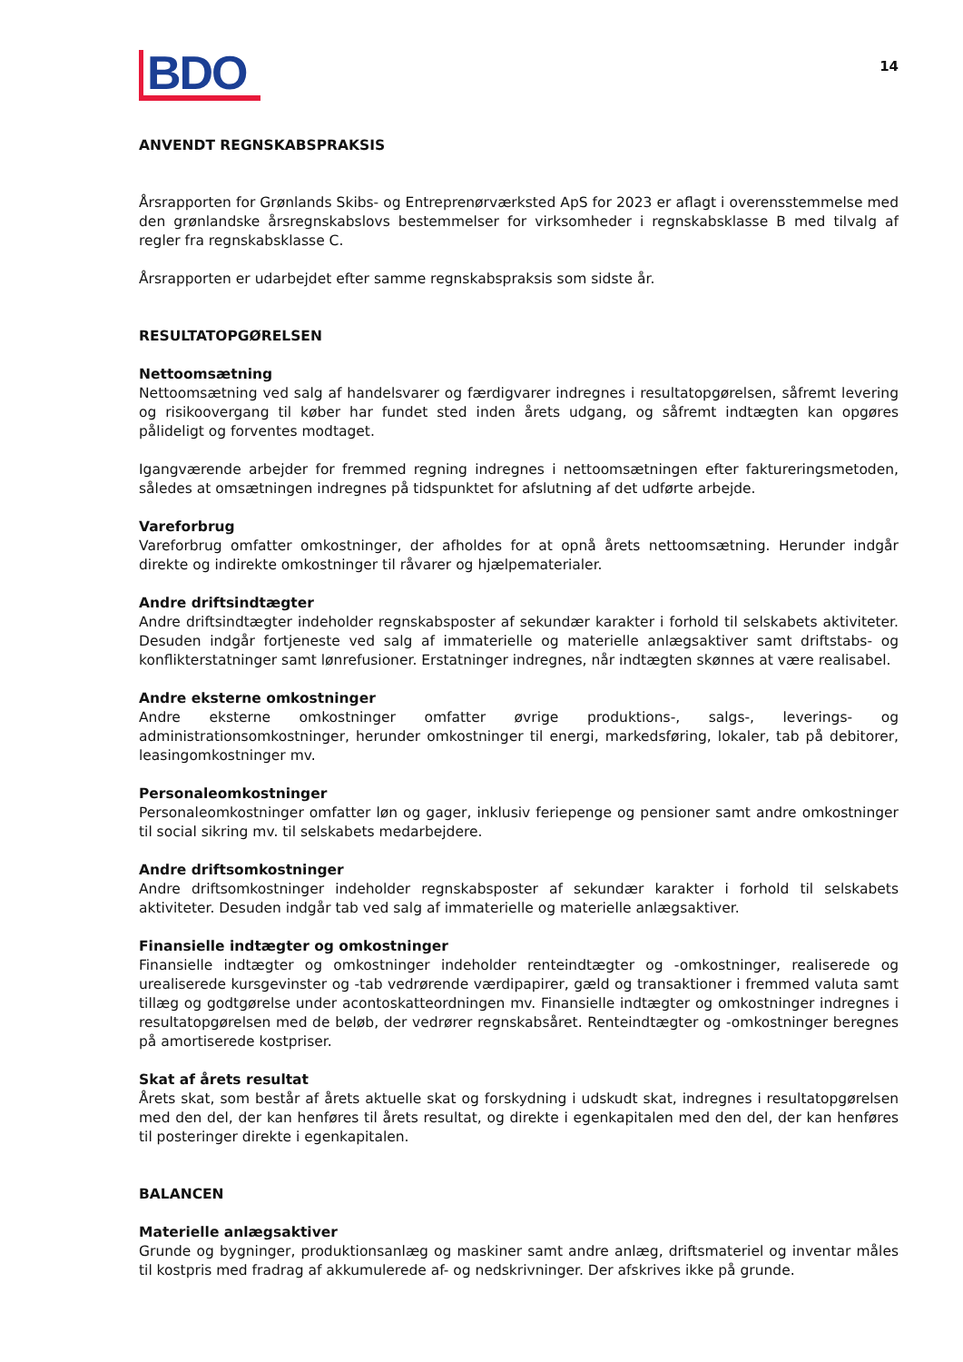BDO
14
ANVENDT REGNSKABSPRAKSIS
Årsrapporten for Grønlands Skibs- og Entreprenørværksted ApS for 2023 er aflagt i overensstemmelse med den grønlandske årsregnskabslovs bestemmelser for virksomheder i regnskabsklasse B med tilvalg af regler fra regnskabsklasse C.
Årsrapporten er udarbejdet efter samme regnskabspraksis som sidste år.
RESULTATOPGØRELSEN
Nettoomsætning
Nettoomsætning ved salg af handelsvarer og færdigvarer indregnes i resultatopgørelsen, såfremt levering og risikoovergang til køber har fundet sted inden årets udgang, og såfremt indtægten kan opgøres pålideligt og forventes modtaget.
Igangværende arbejder for fremmed regning indregnes i nettoomsætningen efter faktureringsmetoden, således at omsætningen indregnes på tidspunktet for afslutning af det udførte arbejde.
Vareforbrug
Vareforbrug omfatter omkostninger, der afholdes for at opnå årets nettoomsætning. Herunder indgår direkte og indirekte omkostninger til råvarer og hjælpematerialer.
Andre driftsindtægter
Andre driftsindtægter indeholder regnskabsposter af sekundær karakter i forhold til selskabets aktiviteter. Desuden indgår fortjeneste ved salg af immaterielle og materielle anlægsaktiver samt driftstabs- og konflikterstatninger samt lønrefusioner. Erstatninger indregnes, når indtægten skønnes at være realisabel.
Andre eksterne omkostninger
Andre eksterne omkostninger omfatter øvrige produktions-, salgs-, leverings- og administrationsomkostninger, herunder omkostninger til energi, markedsføring, lokaler, tab på debitorer, leasingomkostninger mv.
Personaleomkostninger
Personaleomkostninger omfatter løn og gager, inklusiv feriepenge og pensioner samt andre omkostninger til social sikring mv. til selskabets medarbejdere.
Andre driftsomkostninger
Andre driftsomkostninger indeholder regnskabsposter af sekundær karakter i forhold til selskabets aktiviteter. Desuden indgår tab ved salg af immaterielle og materielle anlægsaktiver.
Finansielle indtægter og omkostninger
Finansielle indtægter og omkostninger indeholder renteindtægter og -omkostninger, realiserede og urealiserede kursgevinster og -tab vedrørende værdipapirer, gæld og transaktioner i fremmed valuta samt tillæg og godtgørelse under acontoskatteordningen mv. Finansielle indtægter og omkostninger indregnes i resultatopgørelsen med de beløb, der vedrører regnskabsåret. Renteindtægter og -omkostninger beregnes på amortiserede kostpriser.
Skat af årets resultat
Årets skat, som består af årets aktuelle skat og forskydning i udskudt skat, indregnes i resultatopgørelsen med den del, der kan henføres til årets resultat, og direkte i egenkapitalen med den del, der kan henføres til posteringer direkte i egenkapitalen.
BALANCEN
Materielle anlægsaktiver
Grunde og bygninger, produktionsanlæg og maskiner samt andre anlæg, driftsmateriel og inventar måles til kostpris med fradrag af akkumulerede af- og nedskrivninger. Der afskrives ikke på grunde.